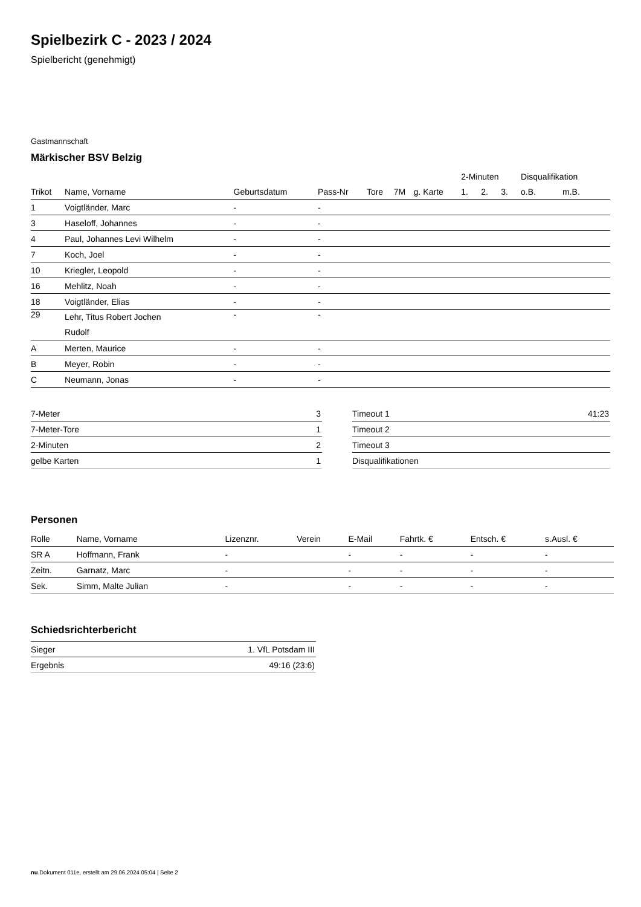Spielbezirk C - 2023 / 2024
Spielbericht (genehmigt)
Gastmannschaft
Märkischer BSV Belzig
| | | | | | | | 2-Minuten | | | Disqualifikation | |
| --- | --- | --- | --- | --- | --- | --- | --- | --- | --- | --- | --- |
| Trikot | Name, Vorname | Geburtsdatum | Pass-Nr | Tore | 7M | g. Karte | 1. | 2. | 3. | o.B. | m.B. |
| 1 | Voigtländer, Marc | - | - | | | | | | | | |
| 3 | Haseloff, Johannes | - | - | | | | | | | | |
| 4 | Paul, Johannes Levi Wilhelm | - | - | | | | | | | | |
| 7 | Koch, Joel | - | - | | | | | | | | |
| 10 | Kriegler, Leopold | - | - | | | | | | | | |
| 16 | Mehlitz, Noah | - | - | | | | | | | | |
| 18 | Voigtländer, Elias | - | - | | | | | | | | |
| 29 | Lehr, Titus Robert Jochen Rudolf | - | - | | | | | | | | |
| A | Merten, Maurice | - | - | | | | | | | | |
| B | Meyer, Robin | - | - | | | | | | | | |
| C | Neumann, Jonas | - | - | | | | | | | | |
| 7-Meter | 3 |
| 7-Meter-Tore | 1 |
| 2-Minuten | 2 |
| gelbe Karten | 1 |
| Timeout 1 | 41:23 |
| Timeout 2 | |
| Timeout 3 | |
| Disqualifikationen | |
Personen
| Rolle | Name, Vorname | Lizenznr. | Verein | E-Mail | Fahrtk. € | Entsch. € | s.Ausl. € |
| --- | --- | --- | --- | --- | --- | --- | --- |
| SR A | Hoffmann, Frank | - | | - | - | - | - |
| Zeitn. | Garnatz, Marc | - | | - | - | - | - |
| Sek. | Simm, Malte Julian | - | | - | - | - | - |
Schiedsrichterbericht
| Sieger | 1. VfL Potsdam III |
| Ergebnis | 49:16 (23:6) |
nu.Dokument 011e, erstellt am 29.06.2024 05:04 | Seite 2